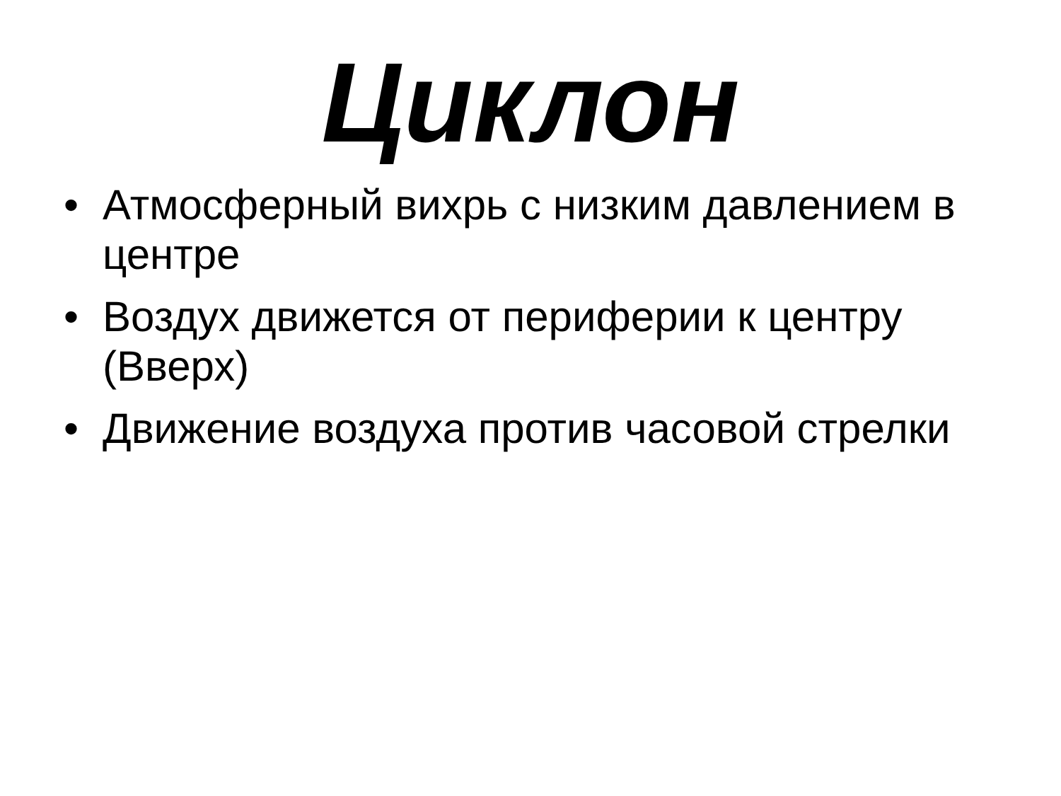Циклон
• Атмосферный вихрь с низким давлением в центре
• Воздух движется от периферии к центру (Вверх)
• Движение воздуха против часовой стрелки